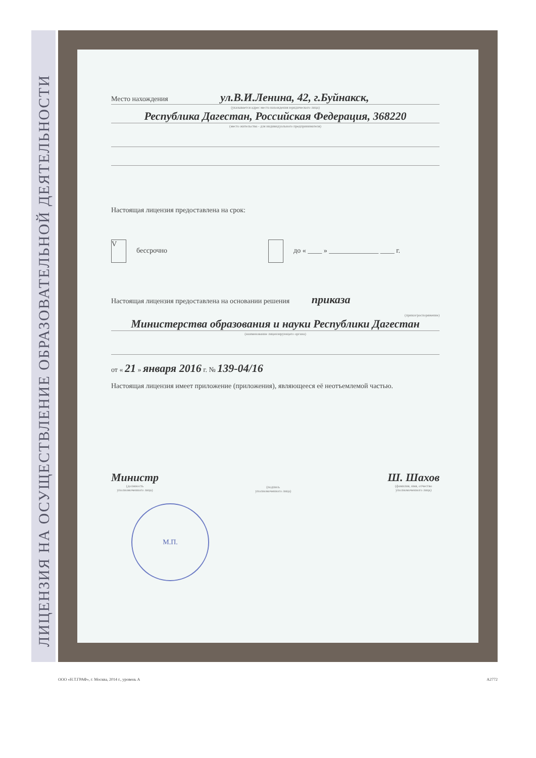ЛИЦЕНЗИЯ НА ОСУЩЕСТВЛЕНИЕ ОБРАЗОВАТЕЛЬНОЙ ДЕЯТЕЛЬНОСТИ
Место нахождения ул.В.И.Ленина, 42, г.Буйнакск,
(указывается адрес места нахождения юридического лица)
Республика Дагестан, Российская Федерация, 368220
(место жительства - для индивидуального предпринимателя)
Настоящая лицензия предоставлена на срок:
Vбессрочно до « ____ » ______________ ____ г.
Настоящая лицензия предоставлена на основании решения приказа
(приказ/распоряжение)
Министерства образования и науки Республики Дагестан
(наименование лицензирующего органа)
от « 21 » января 2016 г. № 139-04/16
Настоящая лицензия имеет приложение (приложения), являющееся её неотъемлемой частью.
Министр
(должность
уполномоченного лица)
(подпись
уполномоченного лица)
Ш. Шахов
(фамилия, имя, отчество
уполномоченного лица)
М.П.
ООО «Н.Т.ГРАФ», г. Москва, 2014 г., уровень А А2772